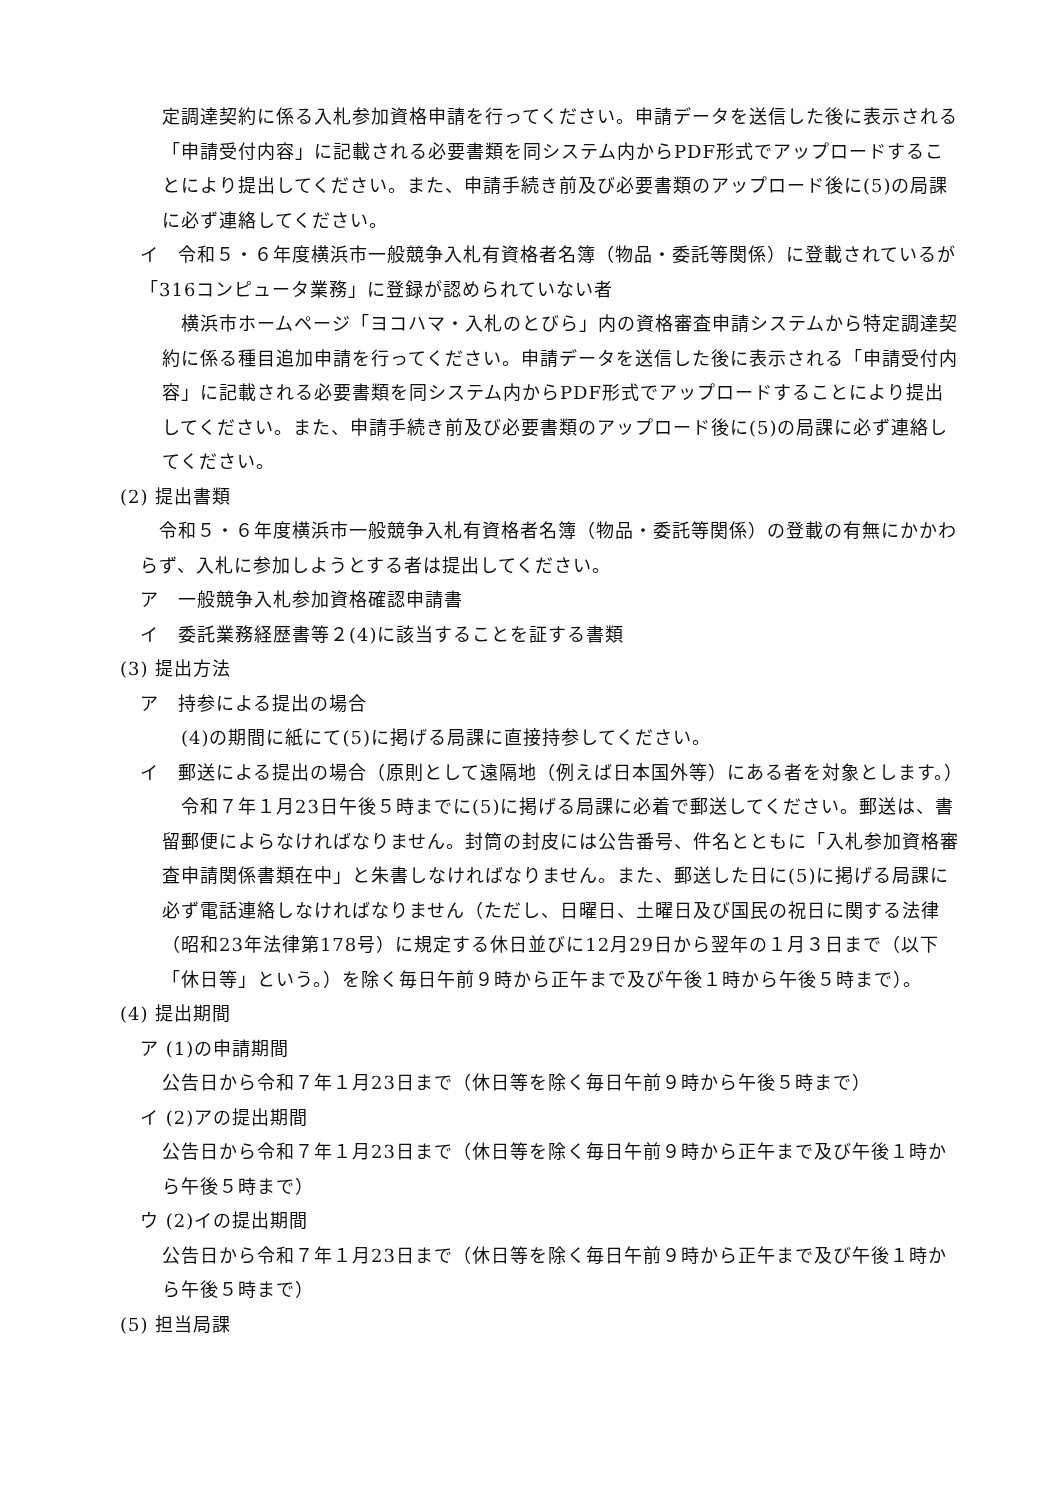定調達契約に係る入札参加資格申請を行ってください。申請データを送信した後に表示される「申請受付内容」に記載される必要書類を同システム内からPDF形式でアップロードすることにより提出してください。また、申請手続き前及び必要書類のアップロード後に(5)の局課に必ず連絡してください。
イ　令和５・６年度横浜市一般競争入札有資格者名簿（物品・委託等関係）に登載されているが「316コンピュータ業務」に登録が認められていない者
　横浜市ホームページ「ヨコハマ・入札のとびら」内の資格審査申請システムから特定調達契約に係る種目追加申請を行ってください。申請データを送信した後に表示される「申請受付内容」に記載される必要書類を同システム内からPDF形式でアップロードすることにより提出してください。また、申請手続き前及び必要書類のアップロード後に(5)の局課に必ず連絡してください。
(2) 提出書類
　令和５・６年度横浜市一般競争入札有資格者名簿（物品・委託等関係）の登載の有無にかかわらず、入札に参加しようとする者は提出してください。
ア　一般競争入札参加資格確認申請書
イ　委託業務経歴書等２(4)に該当することを証する書類
(3) 提出方法
ア　持参による提出の場合
　(4)の期間に紙にて(5)に掲げる局課に直接持参してください。
イ　郵送による提出の場合（原則として遠隔地（例えば日本国外等）にある者を対象とします。）
　令和７年１月23日午後５時までに(5)に掲げる局課に必着で郵送してください。郵送は、書留郵便によらなければなりません。封筒の封皮には公告番号、件名とともに「入札参加資格審査申請関係書類在中」と朱書しなければなりません。また、郵送した日に(5)に掲げる局課に必ず電話連絡しなければなりません（ただし、日曜日、土曜日及び国民の祝日に関する法律（昭和23年法律第178号）に規定する休日並びに12月29日から翌年の１月３日まで（以下「休日等」という。）を除く毎日午前９時から正午まで及び午後１時から午後５時まで）。
(4) 提出期間
ア (1)の申請期間
公告日から令和７年１月23日まで（休日等を除く毎日午前９時から午後５時まで）
イ (2)アの提出期間
公告日から令和７年１月23日まで（休日等を除く毎日午前９時から正午まで及び午後１時から午後５時まで）
ウ (2)イの提出期間
公告日から令和７年１月23日まで（休日等を除く毎日午前９時から正午まで及び午後１時から午後５時まで）
(5) 担当局課